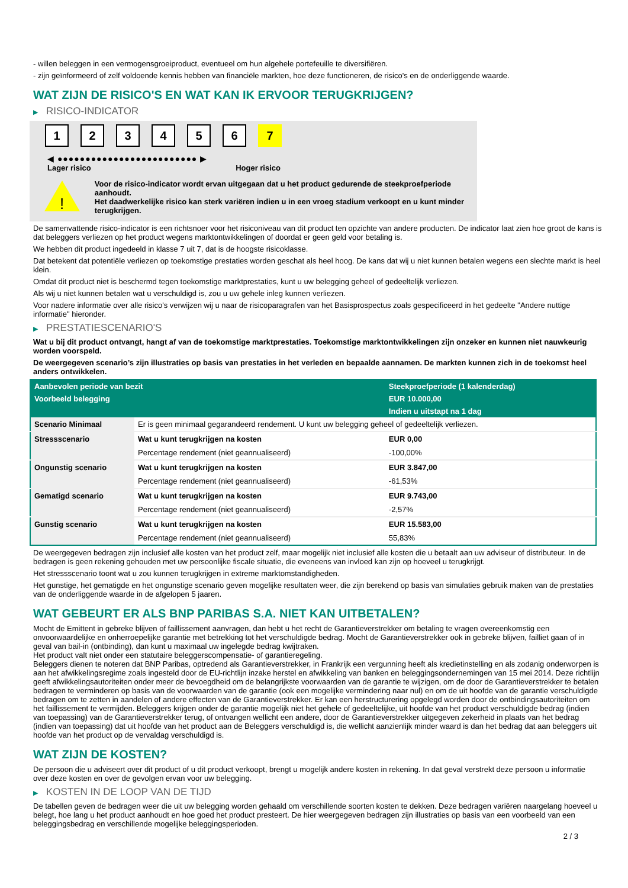- willen beleggen in een vermogensgroeiproduct, eventueel om hun algehele portefeuille te diversifiëren.
- zijn geïnformeerd of zelf voldoende kennis hebben van financiële markten, hoe deze functioneren, de risico's en de onderliggende waarde.
WAT ZIJN DE RISICO'S EN WAT KAN IK ERVOOR TERUGKRIJGEN?
▶ RISICO-INDICATOR
1 2 3 4 5 6 7
◀ ●●●●●●●●●●●●●●●●●●●●●●●●● ▶
Lager risico Hoger risico
!
Voor de risico-indicator wordt ervan uitgegaan dat u het product gedurende de steekproefperiode aanhoudt.
Het daadwerkelijke risico kan sterk variëren indien u in een vroeg stadium verkoopt en u kunt minder terugkrijgen.
De samenvattende risico-indicator is een richtsnoer voor het risiconiveau van dit product ten opzichte van andere producten. De indicator laat zien hoe groot de kans is dat beleggers verliezen op het product wegens marktontwikkelingen of doordat er geen geld voor betaling is.
We hebben dit product ingedeeld in klasse 7 uit 7, dat is de hoogste risicoklasse.
Dat betekent dat potentiële verliezen op toekomstige prestaties worden geschat als heel hoog. De kans dat wij u niet kunnen betalen wegens een slechte markt is heel klein.
Omdat dit product niet is beschermd tegen toekomstige marktprestaties, kunt u uw belegging geheel of gedeeltelijk verliezen.
Als wij u niet kunnen betalen wat u verschuldigd is, zou u uw gehele inleg kunnen verliezen.
Voor nadere informatie over alle risico's verwijzen wij u naar de risicoparagrafen van het Basisprospectus zoals gespecificeerd in het gedeelte "Andere nuttige informatie" hieronder.
▶ PRESTATIESCENARIO'S
Wat u bij dit product ontvangt, hangt af van de toekomstige marktprestaties. Toekomstige marktontwikkelingen zijn onzeker en kunnen niet nauwkeurig worden voorspeld.
De weergegeven scenario’s zijn illustraties op basis van prestaties in het verleden en bepaalde aannamen. De markten kunnen zich in de toekomst heel anders ontwikkelen.
| Aanbevolen periode van bezit | | Steekproefperiode (1 kalenderdag) |
| --- | --- | --- |
| Voorbeeld belegging | | EUR 10.000,00 |
| | | Indien u uitstapt na 1 dag |
| Scenario Minimaal | Er is geen minimaal gegarandeerd rendement. U kunt uw belegging geheel of gedeeltelijk verliezen. | |
| Stressscenario | Wat u kunt terugkrijgen na kosten | EUR 0,00 |
| | Percentage rendement (niet geannualiseerd) | -100,00% |
| Ongunstig scenario | Wat u kunt terugkrijgen na kosten | EUR 3.847,00 |
| | Percentage rendement (niet geannualiseerd) | -61,53% |
| Gematigd scenario | Wat u kunt terugkrijgen na kosten | EUR 9.743,00 |
| | Percentage rendement (niet geannualiseerd) | -2,57% |
| Gunstig scenario | Wat u kunt terugkrijgen na kosten | EUR 15.583,00 |
| | Percentage rendement (niet geannualiseerd) | 55,83% |
De weergegeven bedragen zijn inclusief alle kosten van het product zelf, maar mogelijk niet inclusief alle kosten die u betaalt aan uw adviseur of distributeur. In de bedragen is geen rekening gehouden met uw persoonlijke fiscale situatie, die eveneens van invloed kan zijn op hoeveel u terugkrijgt.
Het stressscenario toont wat u zou kunnen terugkrijgen in extreme marktomstandigheden.
Het gunstige, het gematigde en het ongunstige scenario geven mogelijke resultaten weer, die zijn berekend op basis van simulaties gebruik maken van de prestaties van de onderliggende waarde in de afgelopen 5 jaaren.
WAT GEBEURT ER ALS BNP PARIBAS S.A. NIET KAN UITBETALEN?
Mocht de Emittent in gebreke blijven of faillissement aanvragen, dan hebt u het recht de Garantieverstrekker om betaling te vragen overeenkomstig een onvoorwaardelijke en onherroepelijke garantie met betrekking tot het verschuldigde bedrag. Mocht de Garantieverstrekker ook in gebreke blijven, failliet gaan of in geval van bail-in (ontbinding), dan kunt u maximaal uw ingelegde bedrag kwijtraken.
Het product valt niet onder een statutaire beleggerscompensatie- of garantieregeling.
Beleggers dienen te noteren dat BNP Paribas, optredend als Garantieverstrekker, in Frankrijk een vergunning heeft als kredietinstelling en als zodanig onderworpen is aan het afwikkelingsregime zoals ingesteld door de EU-richtlijn inzake herstel en afwikkeling van banken en beleggingsondernemingen van 15 mei 2014. Deze richtlijn geeft afwikkelingsautoriteiten onder meer de bevoegdheid om de belangrijkste voorwaarden van de garantie te wijzigen, om de door de Garantieverstrekker te betalen bedragen te verminderen op basis van de voorwaarden van de garantie (ook een mogelijke vermindering naar nul) en om de uit hoofde van de garantie verschuldigde bedragen om te zetten in aandelen of andere effecten van de Garantieverstrekker. Er kan een herstructurering opgelegd worden door de ontbindingsautoriteiten om het faillissement te vermijden. Beleggers krijgen onder de garantie mogelijk niet het gehele of gedeeltelijke, uit hoofde van het product verschuldigde bedrag (indien van toepassing) van de Garantieverstrekker terug, of ontvangen wellicht een andere, door de Garantieverstrekker uitgegeven zekerheid in plaats van het bedrag (indien van toepassing) dat uit hoofde van het product aan de Beleggers verschuldigd is, die wellicht aanzienlijk minder waard is dan het bedrag dat aan beleggers uit hoofde van het product op de vervaldag verschuldigd is.
WAT ZIJN DE KOSTEN?
De persoon die u adviseert over dit product of u dit product verkoopt, brengt u mogelijk andere kosten in rekening. In dat geval verstrekt deze persoon u informatie over deze kosten en over de gevolgen ervan voor uw belegging.
▶ KOSTEN IN DE LOOP VAN DE TIJD
De tabellen geven de bedragen weer die uit uw belegging worden gehaald om verschillende soorten kosten te dekken. Deze bedragen variëren naargelang hoeveel u belegt, hoe lang u het product aanhoudt en hoe goed het product presteert. De hier weergegeven bedragen zijn illustraties op basis van een voorbeeld van een beleggingsbedrag en verschillende mogelijke beleggingsperioden.
2 / 3